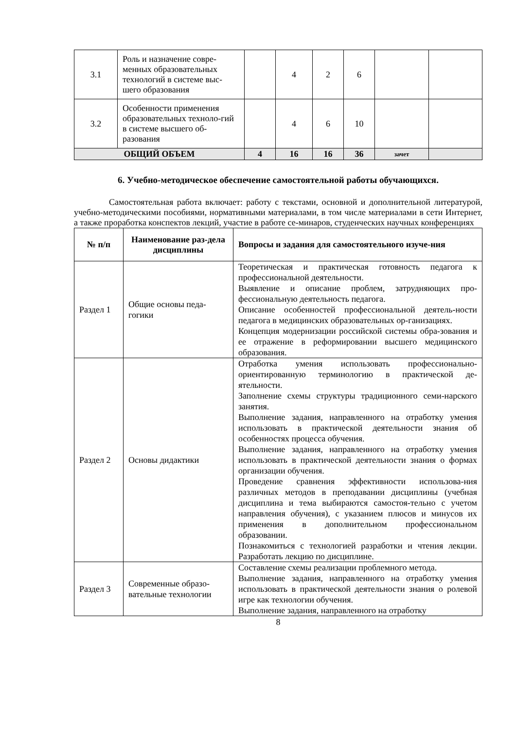| 3.1 | Роль и назначение совре-менных образовательных технологий в системе выс-шего образования | | 4 | 2 | 6 | | |
| 3.2 | Особенности применения образовательных техноло-гий в системе высшего об-разования | | 4 | 6 | 10 | | |
| ОБЩИЙ ОБЪЕМ | | 4 | 16 | 16 | 36 | зачет | |
6. Учебно-методическое обеспечение самостоятельной работы обучающихся.
Самостоятельная работа включает: работу с текстами, основной и дополнительной литературой, учебно-методическими пособиями, нормативными материалами, в том числе материалами в сети Интернет, а также проработка конспектов лекций, участие в работе се-минаров, студенческих научных конференциях
| № п/п | Наименование раз-дела дисциплины | Вопросы и задания для самостоятельного изуче-ния |
| --- | --- | --- |
| Раздел 1 | Общие основы педа-гогики | Теоретическая и практическая готовность педагога к профессиональной деятельности. Выявление и описание проблем, затрудняющих про-фессиональную деятельность педагога. Описание особенностей профессиональной деятель-ности педагога в медицинских образовательных ор-ганизациях. Концепция модернизации российской системы обра-зования и ее отражение в реформировании высшего медицинского образования. |
| Раздел 2 | Основы дидактики | Отработка умения использовать профессионально-ориентированную терминологию в практической де-ятельности. Заполнение схемы структуры традиционного семи-нарского занятия. Выполнение задания, направленного на отработку умения использовать в практической деятельности знания об особенностях процесса обучения. Выполнение задания, направленного на отработку умения использовать в практической деятельности знания о формах организации обучения. Проведение сравнения эффективности использова-ния различных методов в преподавании дисциплины (учебная дисциплина и тема выбираются самостоя-тельно с учетом направления обучения), с указанием плюсов и минусов их применения в дополнительном профессиональном образовании. Познакомиться с технологией разработки и чтения лекции. Разработать лекцию по дисциплине. |
| Раздел 3 | Современные образо-вательные технологии | Составление схемы реализации проблемного метода. Выполнение задания, направленного на отработку умения использовать в практической деятельности знания о ролевой игре как технологии обучения. Выполнение задания, направленного на отработку |
8